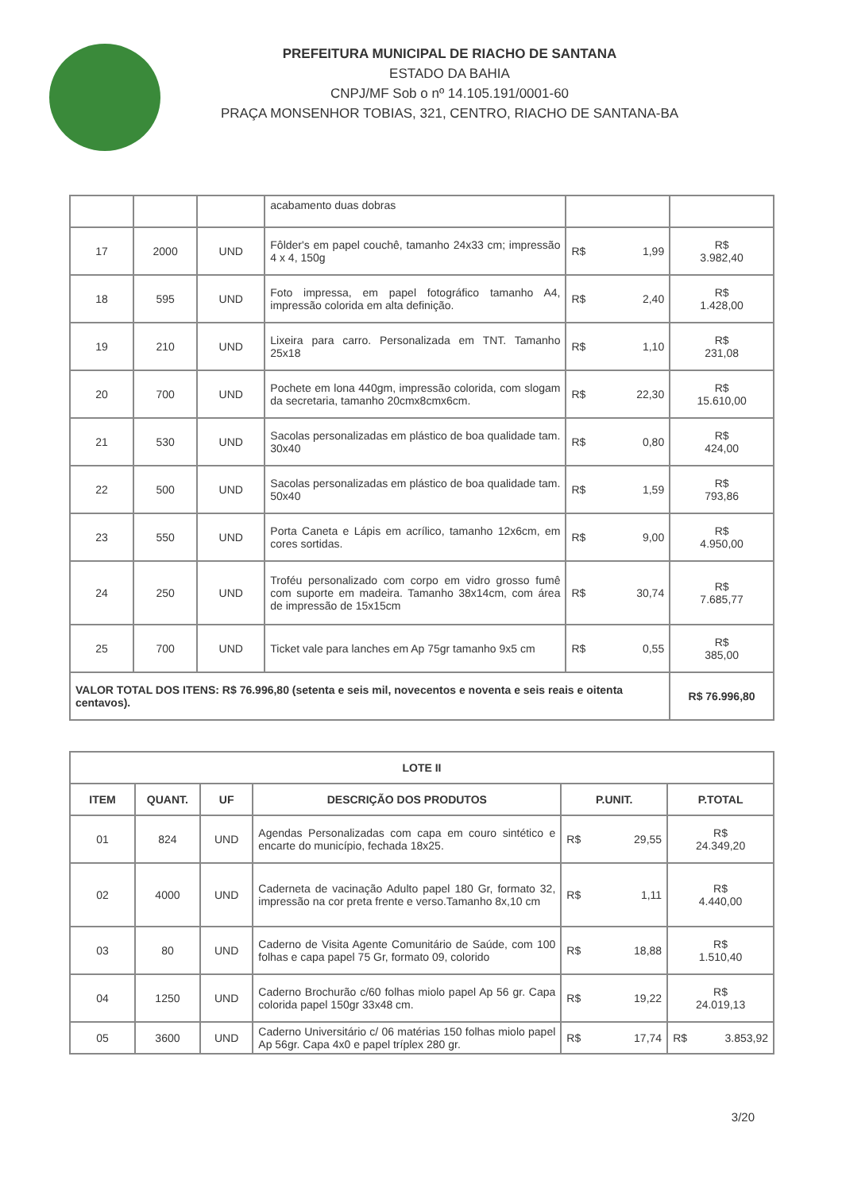PREFEITURA MUNICIPAL DE RIACHO DE SANTANA
ESTADO DA BAHIA
CNPJ/MF Sob o nº 14.105.191/0001-60
PRAÇA MONSENHOR TOBIAS, 321, CENTRO, RIACHO DE SANTANA-BA
| | | | acabamento duas dobras | | |
| 17 | 2000 | UND | Fôlder's em papel couchê, tamanho 24x33 cm; impressão 4 x 4, 150g | R$ 1,99 | R$ 3.982,40 |
| 18 | 595 | UND | Foto impressa, em papel fotográfico tamanho A4, impressão colorida em alta definição. | R$ 2,40 | R$ 1.428,00 |
| 19 | 210 | UND | Lixeira para carro. Personalizada em TNT. Tamanho 25x18 | R$ 1,10 | R$ 231,08 |
| 20 | 700 | UND | Pochete em lona 440gm, impressão colorida, com slogam da secretaria, tamanho 20cmx8cmx6cm. | R$ 22,30 | R$ 15.610,00 |
| 21 | 530 | UND | Sacolas personalizadas em plástico de boa qualidade tam. 30x40 | R$ 0,80 | R$ 424,00 |
| 22 | 500 | UND | Sacolas personalizadas em plástico de boa qualidade tam. 50x40 | R$ 1,59 | R$ 793,86 |
| 23 | 550 | UND | Porta Caneta e Lápis em acrílico, tamanho 12x6cm, em cores sortidas. | R$ 9,00 | R$ 4.950,00 |
| 24 | 250 | UND | Troféu personalizado com corpo em vidro grosso fumê com suporte em madeira. Tamanho 38x14cm, com área de impressão de 15x15cm | R$ 30,74 | R$ 7.685,77 |
| 25 | 700 | UND | Ticket vale para lanches em Ap 75gr tamanho 9x5 cm | R$ 0,55 | R$ 385,00 |
| VALOR TOTAL DOS ITENS: R$ 76.996,80 (setenta e seis mil, novecentos e noventa e seis reais e oitenta centavos). | | | | | R$ 76.996,80 |
| LOTE II | | | | | |
| --- | --- | --- | --- | --- | --- |
| ITEM | QUANT. | UF | DESCRIÇÃO DOS PRODUTOS | P.UNIT. | P.TOTAL |
| 01 | 824 | UND | Agendas Personalizadas com capa em couro sintético e encarte do município, fechada 18x25. | R$ 29,55 | R$ 24.349,20 |
| 02 | 4000 | UND | Caderneta de vacinação Adulto papel 180 Gr, formato 32, impressão na cor preta frente e verso.Tamanho 8x,10 cm | R$ 1,11 | R$ 4.440,00 |
| 03 | 80 | UND | Caderno de Visita Agente Comunitário de Saúde, com 100 folhas e capa papel 75 Gr, formato 09, colorido | R$ 18,88 | R$ 1.510,40 |
| 04 | 1250 | UND | Caderno Brochurão c/60 folhas miolo papel Ap 56 gr. Capa colorida papel 150gr 33x48 cm. | R$ 19,22 | R$ 24.019,13 |
| 05 | 3600 | UND | Caderno Universitário c/ 06 matérias 150 folhas miolo papel Ap 56gr. Capa 4x0 e papel tríplex 280 gr. | R$ 17,74 | R$ 3.853,92 |
3/20